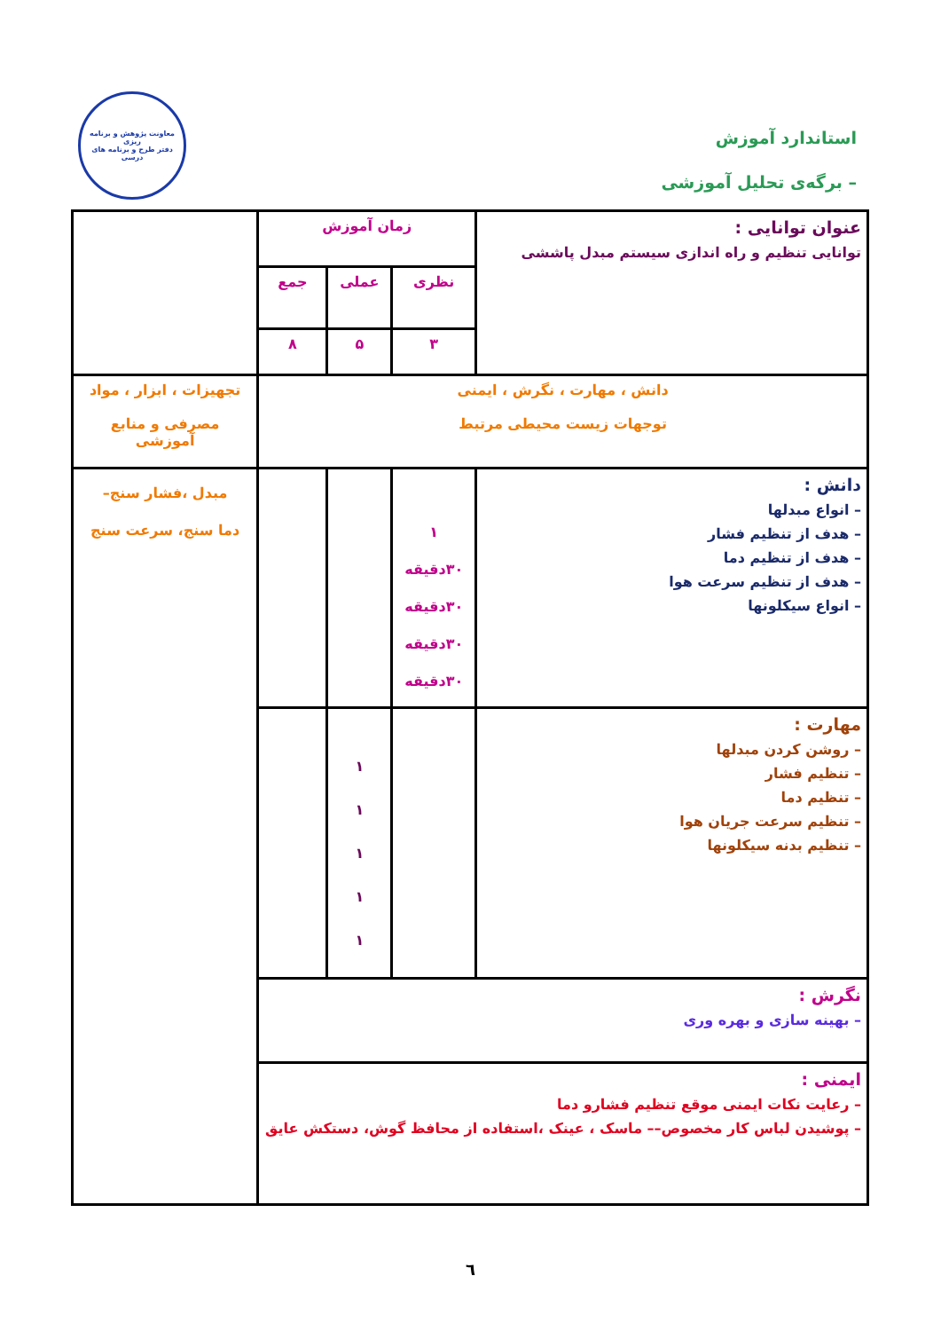استاندارد آموزش
– برگه‌ی تحلیل آموزشی
معاونت پژوهش و برنامه ریزی
دفتر طرح و برنامه های درسی
| عنوان توانایی : توانایی تنظیم و راه اندازی سیستم مبدل پاششی | زمان آموزش | | | |
| | نظری | عملی | جمع | |
| | ۳ | ۵ | ۸ | |
| دانش ، مهارت ، نگرش ، ایمنی توجهات زیست محیطی مرتبط | | | | تجهیزات ، ابزار ، مواد مصرفی و منابع آموزشی |
| دانش : – انواع مبدلها – هدف از تنظیم فشار – هدف از تنظیم دما – هدف از تنظیم سرعت هوا – انواع سیکلونها | ۱ ۳۰دقیقه ۳۰دقیقه ۳۰دقیقه ۳۰دقیقه | | | مبدل ،فشار سنج– دما سنج، سرعت سنج |
| مهارت : – روشن کردن مبدلها – تنظیم فشار – تنظیم دما – تنظیم سرعت جریان هوا – تنظیم بدنه سیکلونها | | ۱ ۱ ۱ ۱ ۱ | | |
| نگرش : – بهینه سازی و بهره وری | | | | |
| ایمنی : – رعایت نکات ایمنی موقع تنظیم فشارو دما – پوشیدن لباس کار مخصوص–– ماسک ، عینک ،استفاده از محافظ گوش، دستکش عایق | | | | |
٦